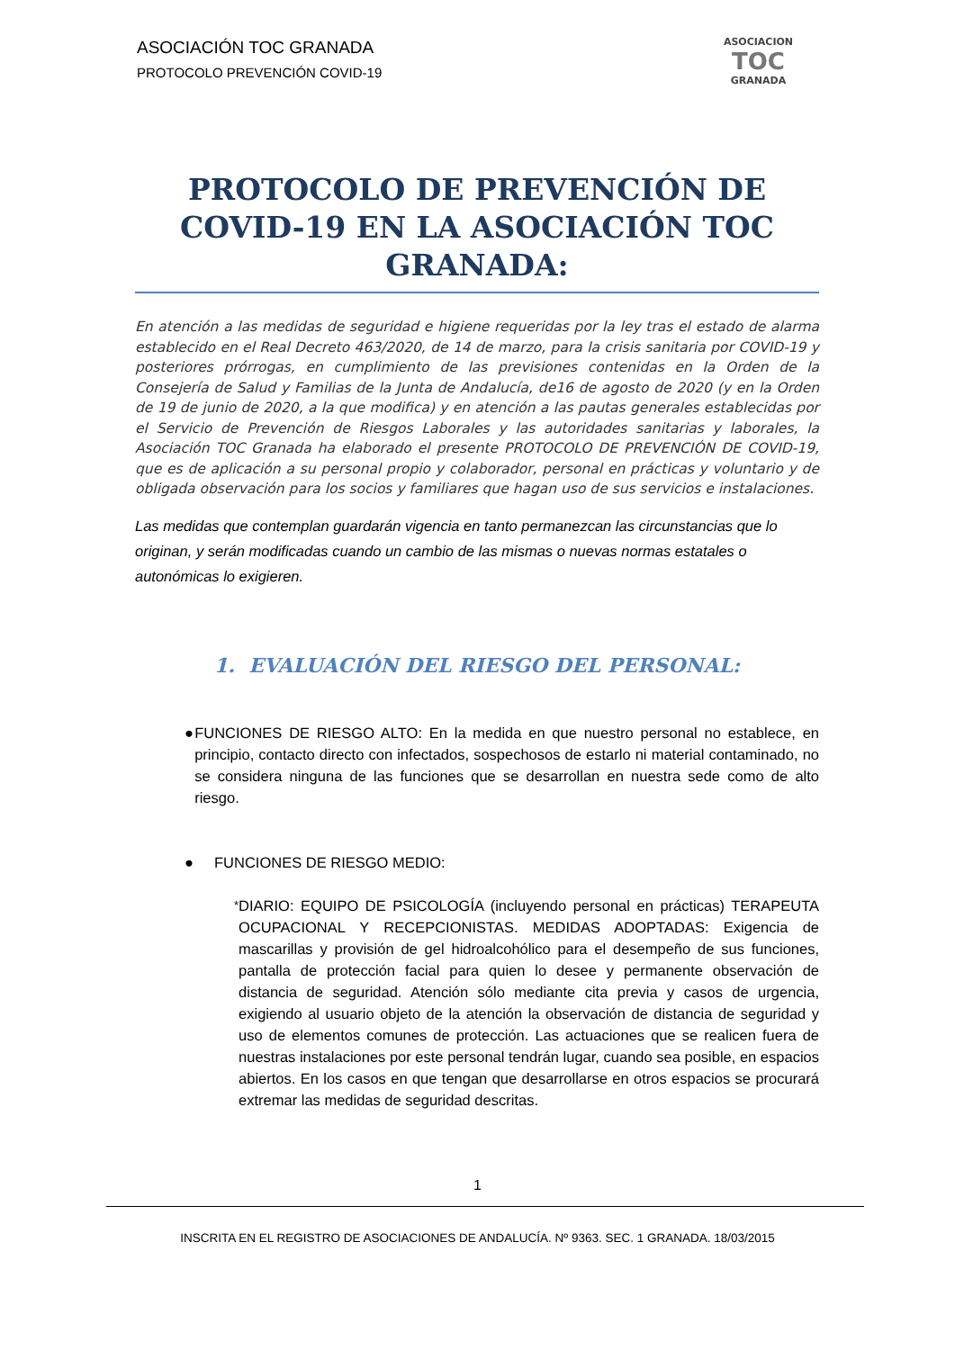ASOCIACIÓN TOC GRANADA
PROTOCOLO PREVENCIÓN COVID-19
ASOCIACION
TOC
GRANADA
PROTOCOLO DE PREVENCIÓN DE COVID-19 EN LA ASOCIACIÓN TOC GRANADA:
En atención a las medidas de seguridad e higiene requeridas por la ley tras el estado de alarma establecido en el Real Decreto 463/2020, de 14 de marzo, para la crisis sanitaria por COVID-19 y posteriores prórrogas, en cumplimiento de las previsiones contenidas en la Orden de la Consejería de Salud y Familias de la Junta de Andalucía, de16 de agosto de 2020 (y en la Orden de 19 de junio de 2020, a la que modifica) y en atención a las pautas generales establecidas por el Servicio de Prevención de Riesgos Laborales y las autoridades sanitarias y laborales, la Asociación TOC Granada ha elaborado el presente PROTOCOLO DE PREVENCIÓN DE COVID-19, que es de aplicación a su personal propio y colaborador, personal en prácticas y voluntario y de obligada observación para los socios y familiares que hagan uso de sus servicios e instalaciones.
Las medidas que contemplan guardarán vigencia en tanto permanezcan las circunstancias que lo originan, y serán modificadas cuando un cambio de las mismas o nuevas normas estatales o autonómicas lo exigieren.
1. EVALUACIÓN DEL RIESGO DEL PERSONAL:
● FUNCIONES DE RIESGO ALTO: En la medida en que nuestro personal no establece, en principio, contacto directo con infectados, sospechosos de estarlo ni material contaminado, no se considera ninguna de las funciones que se desarrollan en nuestra sede como de alto riesgo.
● FUNCIONES DE RIESGO MEDIO:
*
DIARIO: EQUIPO DE PSICOLOGÍA (incluyendo personal en prácticas) TERAPEUTA OCUPACIONAL Y RECEPCIONISTAS. MEDIDAS ADOPTADAS: Exigencia de mascarillas y provisión de gel hidroalcohólico para el desempeño de sus funciones, pantalla de protección facial para quien lo desee y permanente observación de distancia de seguridad. Atención sólo mediante cita previa y casos de urgencia, exigiendo al usuario objeto de la atención la observación de distancia de seguridad y uso de elementos comunes de protección. Las actuaciones que se realicen fuera de nuestras instalaciones por este personal tendrán lugar, cuando sea posible, en espacios abiertos. En los casos en que tengan que desarrollarse en otros espacios se procurará extremar las medidas de seguridad descritas.
1
INSCRITA EN EL REGISTRO DE ASOCIACIONES DE ANDALUCÍA. Nº 9363. SEC. 1 GRANADA. 18/03/2015